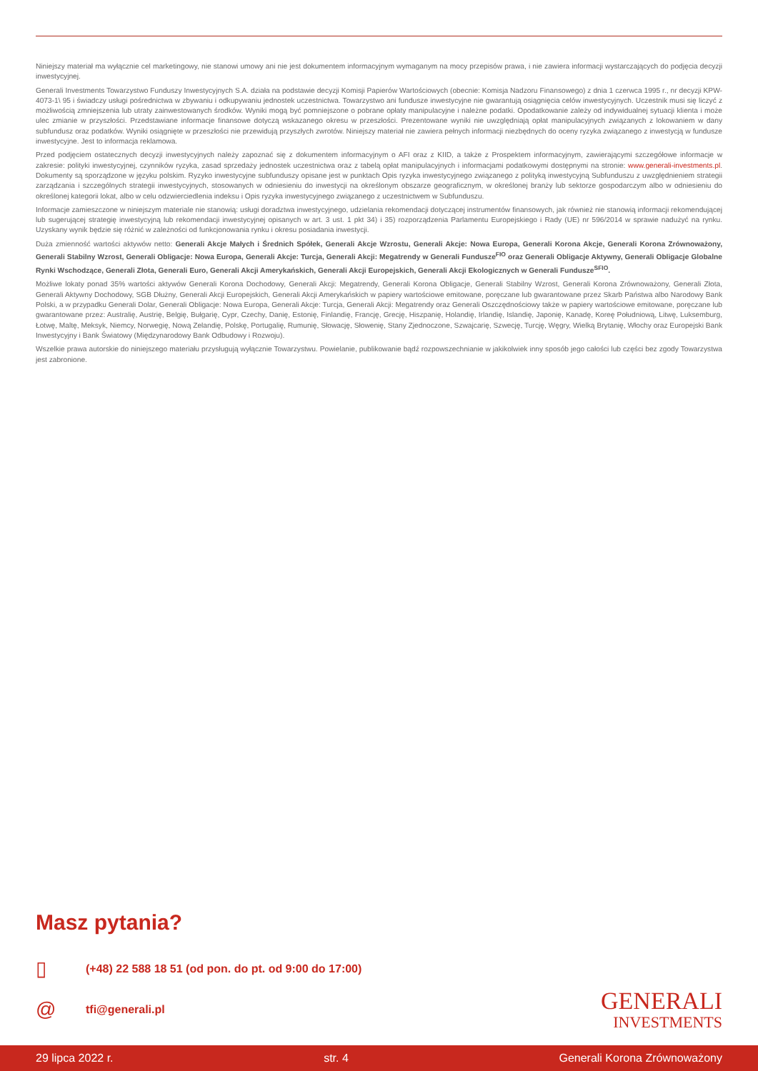Niniejszy materiał ma wyłącznie cel marketingowy, nie stanowi umowy ani nie jest dokumentem informacyjnym wymaganym na mocy przepisów prawa, i nie zawiera informacji wystarczających do podjęcia decyzji inwestycyjnej.
Generali Investments Towarzystwo Funduszy Inwestycyjnych S.A. działa na podstawie decyzji Komisji Papierów Wartościowych (obecnie: Komisja Nadzoru Finansowego) z dnia 1 czerwca 1995 r., nr decyzji KPW-4073-1\ 95 i świadczy usługi pośrednictwa w zbywaniu i odkupywaniu jednostek uczestnictwa. Towarzystwo ani fundusze inwestycyjne nie gwarantują osiągnięcia celów inwestycyjnych. Uczestnik musi się liczyć z możliwością zmniejszenia lub utraty zainwestowanych środków. Wyniki mogą być pomniejszone o pobrane opłaty manipulacyjne i należne podatki. Opodatkowanie zależy od indywidualnej sytuacji klienta i może ulec zmianie w przyszłości. Przedstawiane informacje finansowe dotyczą wskazanego okresu w przeszłości. Prezentowane wyniki nie uwzględniają opłat manipulacyjnych związanych z lokowaniem w dany subfundusz oraz podatków. Wyniki osiągnięte w przeszłości nie przewidują przyszłych zwrotów. Niniejszy materiał nie zawiera pełnych informacji niezbędnych do oceny ryzyka związanego z inwestycją w fundusze inwestycyjne. Jest to informacja reklamowa.
Przed podjęciem ostatecznych decyzji inwestycyjnych należy zapoznać się z dokumentem informacyjnym o AFI oraz z KIID, a także z Prospektem informacyjnym, zawierającymi szczegółowe informacje w zakresie: polityki inwestycyjnej, czynników ryzyka, zasad sprzedaży jednostek uczestnictwa oraz z tabelą opłat manipulacyjnych i informacjami podatkowymi dostępnymi na stronie: www.generali-investments.pl. Dokumenty są sporządzone w języku polskim. Ryzyko inwestycyjne subfunduszy opisane jest w punktach Opis ryzyka inwestycyjnego związanego z polityką inwestycyjną Subfunduszu z uwzględnieniem strategii zarządzania i szczególnych strategii inwestycyjnych, stosowanych w odniesieniu do inwestycji na określonym obszarze geograficznym, w określonej branży lub sektorze gospodarczym albo w odniesieniu do określonej kategorii lokat, albo w celu odzwierciedlenia indeksu i Opis ryzyka inwestycyjnego związanego z uczestnictwem w Subfunduszu.
Informacje zamieszczone w niniejszym materiale nie stanowią: usługi doradztwa inwestycyjnego, udzielania rekomendacji dotyczącej instrumentów finansowych, jak również nie stanowią informacji rekomendującej lub sugerującej strategię inwestycyjną lub rekomendacji inwestycyjnej opisanych w art. 3 ust. 1 pkt 34) i 35) rozporządzenia Parlamentu Europejskiego i Rady (UE) nr 596/2014 w sprawie nadużyć na rynku. Uzyskany wynik będzie się różnić w zależności od funkcjonowania rynku i okresu posiadania inwestycji.
Duża zmienność wartości aktywów netto: Generali Akcje Małych i Średnich Spółek, Generali Akcje Wzrostu, Generali Akcje: Nowa Europa, Generali Korona Akcje, Generali Korona Zrównoważony, Generali Stabilny Wzrost, Generali Obligacje: Nowa Europa, Generali Akcje: Turcja, Generali Akcji: Megatrendy w Generali Fundusze<sup>FIO</sup> oraz Generali Obligacje Aktywny, Generali Obligacje Globalne Rynki Wschodzące, Generali Złota, Generali Euro, Generali Akcji Amerykańskich, Generali Akcji Europejskich, Generali Akcji Ekologicznych w Generali Fundusze<sup>SFIO</sup>.
Możliwe lokaty ponad 35% wartości aktywów Generali Korona Dochodowy, Generali Akcji: Megatrendy, Generali Korona Obligacje, Generali Stabilny Wzrost, Generali Korona Zrównoważony, Generali Złota, Generali Aktywny Dochodowy, SGB Dłużny, Generali Akcji Europejskich, Generali Akcji Amerykańskich w papiery wartościowe emitowane, poręczane lub gwarantowane przez Skarb Państwa albo Narodowy Bank Polski, a w przypadku Generali Dolar, Generali Obligacje: Nowa Europa, Generali Akcje: Turcja, Generali Akcji: Megatrendy oraz Generali Oszczędnościowy także w papiery wartościowe emitowane, poręczane lub gwarantowane przez: Australię, Austrię, Belgię, Bułgarię, Cypr, Czechy, Danię, Estonię, Finlandię, Francję, Grecję, Hiszpanię, Holandię, Irlandię, Islandię, Japonię, Kanadę, Koreę Południową, Litwę, Luksemburg, Łotwę, Maltę, Meksyk, Niemcy, Norwegię, Nową Zelandię, Polskę, Portugalię, Rumunię, Słowację, Słowenię, Stany Zjednoczone, Szwajcarię, Szwecję, Turcję, Węgry, Wielką Brytanię, Włochy oraz Europejski Bank Inwestycyjny i Bank Światowy (Międzynarodowy Bank Odbudowy i Rozwoju).
Wszelkie prawa autorskie do niniejszego materiału przysługują wyłącznie Towarzystwu. Powielanie, publikowanie bądź rozpowszechnianie w jakikolwiek inny sposób jego całości lub części bez zgody Towarzystwa jest zabronione.
Masz pytania?
▯ (+48) 22 588 18 51 (od pon. do pt. od 9:00 do 17:00)
@ tfi@generali.pl
GENERALI
INVESTMENTS
29 lipca 2022 r. str. 4 Generali Korona Zrównoważony